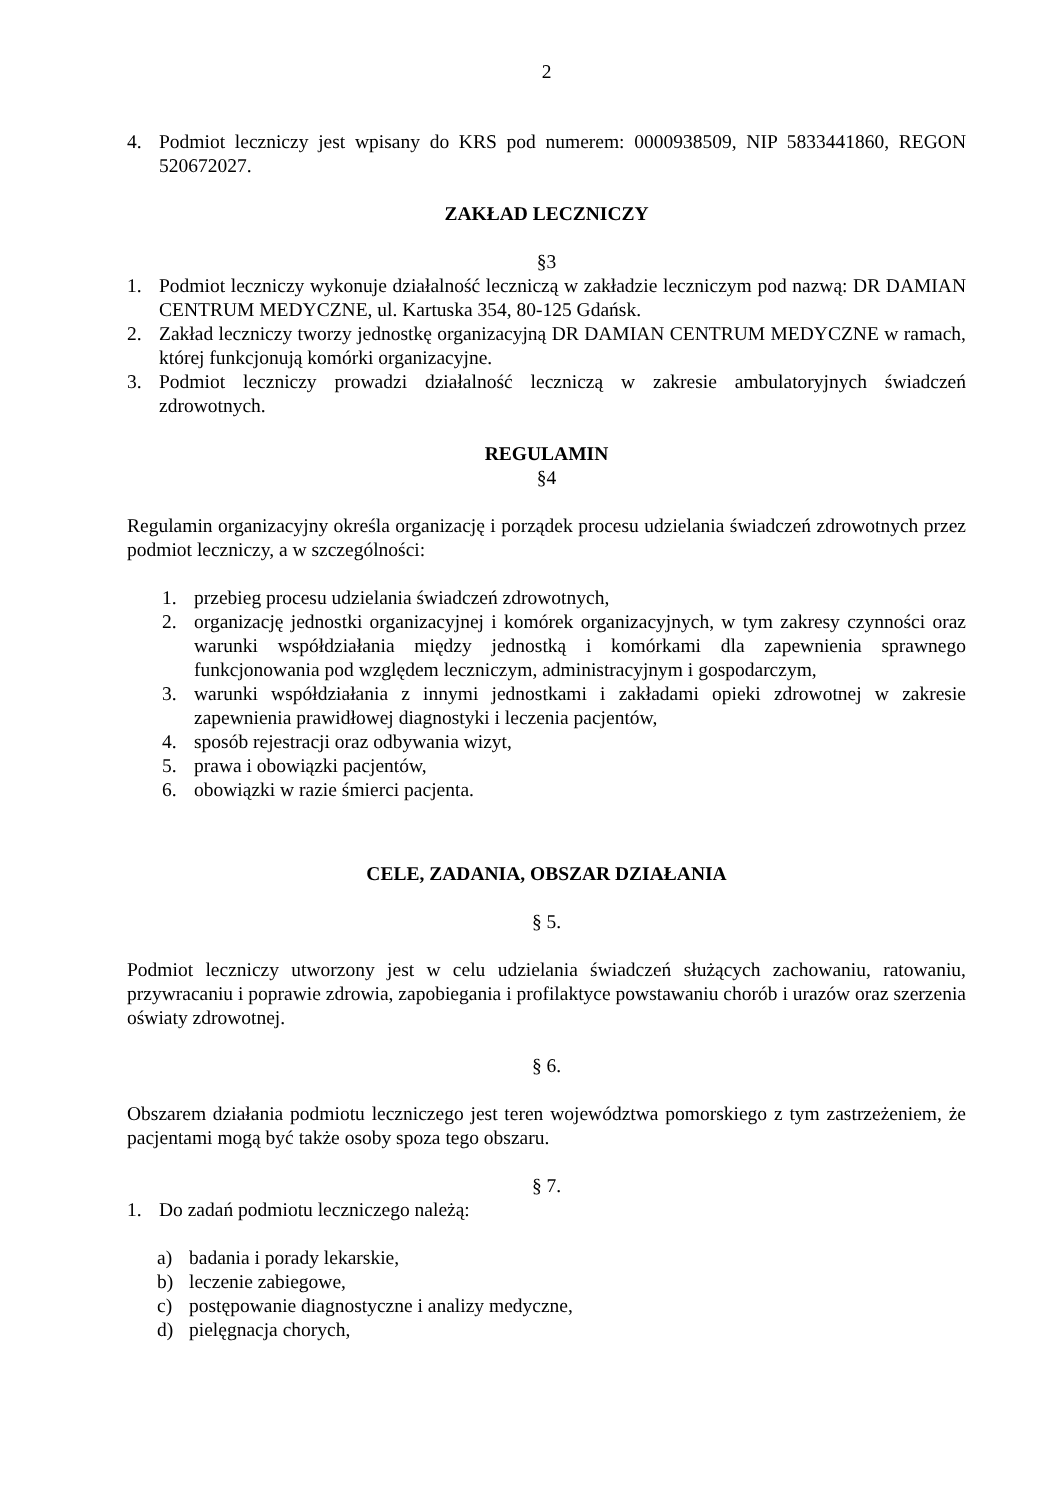2
4. Podmiot leczniczy jest wpisany do KRS pod numerem: 0000938509, NIP 5833441860, REGON 520672027.
ZAKŁAD LECZNICZY
§3
1. Podmiot leczniczy wykonuje działalność leczniczą w zakładzie leczniczym pod nazwą: DR DAMIAN CENTRUM MEDYCZNE, ul. Kartuska 354, 80-125 Gdańsk.
2. Zakład leczniczy tworzy jednostkę organizacyjną DR DAMIAN CENTRUM MEDYCZNE w ramach, której funkcjonują komórki organizacyjne.
3. Podmiot leczniczy prowadzi działalność leczniczą w zakresie ambulatoryjnych świadczeń zdrowotnych.
REGULAMIN
§4
Regulamin organizacyjny określa organizację i porządek procesu udzielania świadczeń zdrowotnych przez podmiot leczniczy, a w szczególności:
1. przebieg procesu udzielania świadczeń zdrowotnych,
2. organizację jednostki organizacyjnej i komórek organizacyjnych, w tym zakresy czynności oraz warunki współdziałania między jednostką i komórkami dla zapewnienia sprawnego funkcjonowania pod względem leczniczym, administracyjnym i gospodarczym,
3. warunki współdziałania z innymi jednostkami i zakładami opieki zdrowotnej w zakresie zapewnienia prawidłowej diagnostyki i leczenia pacjentów,
4. sposób rejestracji oraz odbywania wizyt,
5. prawa i obowiązki pacjentów,
6. obowiązki w razie śmierci pacjenta.
CELE, ZADANIA, OBSZAR DZIAŁANIA
§ 5.
Podmiot leczniczy utworzony jest w celu udzielania świadczeń służących zachowaniu, ratowaniu, przywracaniu i poprawie zdrowia, zapobiegania i profilaktyce powstawaniu chorób i urazów oraz szerzenia oświaty zdrowotnej.
§ 6.
Obszarem działania podmiotu leczniczego jest teren województwa pomorskiego z tym zastrzeżeniem, że pacjentami mogą być także osoby spoza tego obszaru.
§ 7.
1. Do zadań podmiotu leczniczego należą:
a) badania i porady lekarskie,
b) leczenie zabiegowe,
c) postępowanie diagnostyczne i analizy medyczne,
d) pielęgnacja chorych,